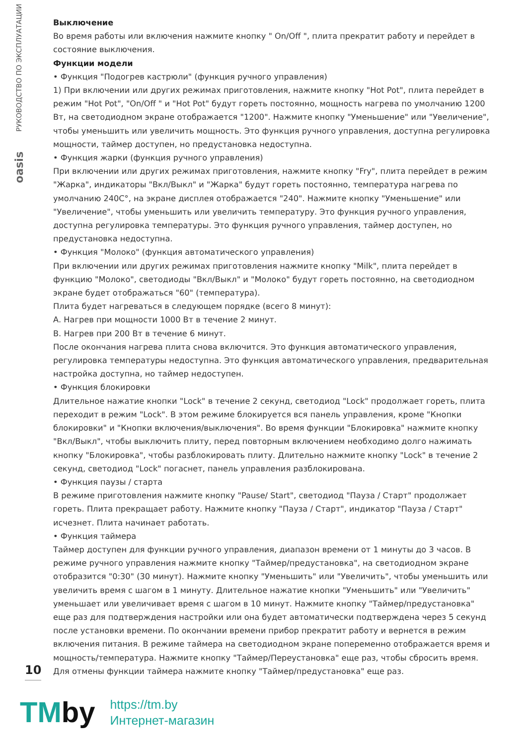РУКОВОДСТВО ПО ЭКСПЛУАТАЦИИ
oasis
Выключение
Во время работы или включения нажмите кнопку " On/Off ", плита прекратит работу и перейдет в состояние выключения.
Функции модели
• Функция "Подогрев кастрюли" (функция ручного управления)
1) При включении или других режимах приготовления, нажмите кнопку "Hot Pot", плита перейдет в режим "Hot Pot", "On/Off " и "Hot Pot" будут гореть постоянно, мощность нагрева по умолчанию 1200 Вт, на светодиодном экране отображается "1200". Нажмите кнопку "Уменьшение" или "Увеличение", чтобы уменьшить или увеличить мощность. Это функция ручного управления, доступна регулировка мощности, таймер доступен, но предустановка недоступна.
• Функция жарки (функция ручного управления)
При включении или других режимах приготовления, нажмите кнопку "Fry", плита перейдет в режим "Жарка", индикаторы "Вкл/Выкл" и "Жарка" будут гореть постоянно, температура нагрева по умолчанию 240C°, на экране дисплея отображается "240". Нажмите кнопку "Уменьшение" или "Увеличение", чтобы уменьшить или увеличить температуру. Это функция ручного управления, доступна регулировка температуры. Это функция ручного управления, таймер доступен, но предустановка недоступна.
• Функция "Молоко" (функция автоматического управления)
При включении или других режимах приготовления нажмите кнопку "Milk", плита перейдет в функцию "Молоко", светодиоды "Вкл/Выкл" и "Молоко" будут гореть постоянно, на светодиодном экране будет отображаться "60" (температура).
Плита будет нагреваться в следующем порядке (всего 8 минут):
А. Нагрев при мощности 1000 Вт в течение 2 минут.
В. Нагрев при 200 Вт в течение 6 минут.
После окончания нагрева плита снова включится. Это функция автоматического управления, регулировка температуры недоступна. Это функция автоматического управления, предварительная настройка доступна, но таймер недоступен.
• Функция блокировки
Длительное нажатие кнопки "Lock" в течение 2 секунд, светодиод "Lock" продолжает гореть, плита переходит в режим "Lock". В этом режиме блокируется вся панель управления, кроме "Кнопки блокировки" и "Кнопки включения/выключения". Во время функции "Блокировка" нажмите кнопку "Вкл/Выкл", чтобы выключить плиту, перед повторным включением необходимо долго нажимать кнопку "Блокировка", чтобы разблокировать плиту. Длительно нажмите кнопку "Lock" в течение 2 секунд, светодиод "Lock" погаснет, панель управления разблокирована.
• Функция паузы / старта
В режиме приготовления нажмите кнопку "Pause/ Start", светодиод "Пауза / Старт" продолжает гореть. Плита прекращает работу. Нажмите кнопку "Пауза / Старт", индикатор "Пауза / Старт" исчезнет. Плита начинает работать.
• Функция таймера
Таймер доступен для функции ручного управления, диапазон времени от 1 минуты до 3 часов. В режиме ручного управления нажмите кнопку "Таймер/предустановка", на светодиодном экране отобразится "0:30" (30 минут). Нажмите кнопку "Уменьшить" или "Увеличить", чтобы уменьшить или увеличить время с шагом в 1 минуту. Длительное нажатие кнопки "Уменьшить" или "Увеличить" уменьшает или увеличивает время с шагом в 10 минут. Нажмите кнопку "Таймер/предустановка" еще раз для подтверждения настройки или она будет автоматически подтверждена через 5 секунд после установки времени. По окончании времени прибор прекратит работу и вернется в режим включения питания. В режиме таймера на светодиодном экране попеременно отображается время и мощность/температура. Нажмите кнопку "Таймер/Переустановка" еще раз, чтобы сбросить время. Для отмены функции таймера нажмите кнопку "Таймер/предустановка" еще раз.
10
TMby
https://tm.by
Интернет-магазин